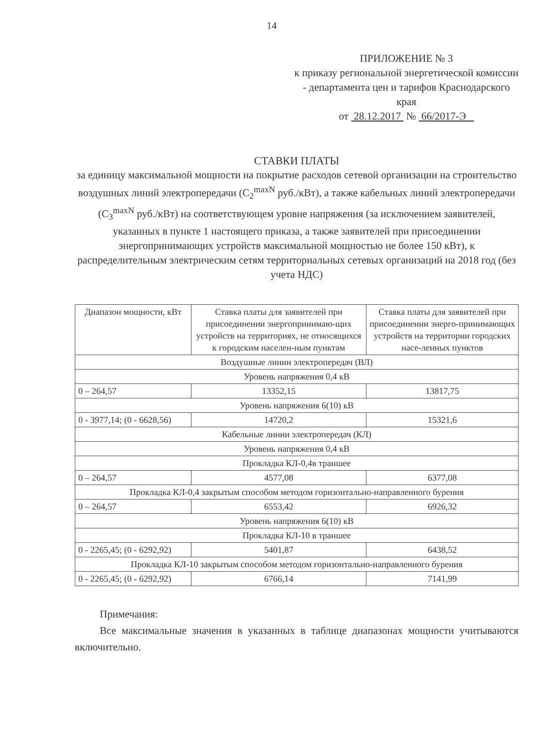14
ПРИЛОЖЕНИЕ № 3
к приказу региональной энергетической комиссии - департамента цен и тарифов Краснодарского края
от 28.12.2017 № 66/2017-Э
СТАВКИ ПЛАТЫ
за единицу максимальной мощности на покрытие расходов сетевой организации на строительство воздушных линий электропередачи (С<sub>2</sub><sup>maxN</sup> руб./кВт), а также кабельных линий электропередачи (С<sub>3</sub><sup>maxN</sup> руб./кВт) на соответствующем уровне напряжения (за исключением заявителей, указанных в пункте 1 настоящего приказа, а также заявителей при присоединении энергопринимающих устройств максимальной мощностью не более 150 кВт), к распределительным электрическим сетям территориальных сетевых организаций на 2018 год (без учета НДС)
| Диапазон мощности, кВт | Ставка платы для заявителей при присоединении энергопринимаю-щих устройств на территориях, не относящихся к городским населен-ным пунктам | Ставка платы для заявителей при присоединении энерго-принимающих устройств на территории городских насе-ленных пунктов |
| --- | --- | --- |
| Воздушные линии электропередач (ВЛ) | | |
| Уровень напряжения 0,4 кВ | | |
| 0 – 264,57 | 13352,15 | 13817,75 |
| Уровень напряжения 6(10) кВ | | |
| 0 - 3977,14; (0 - 6628,56) | 14720,2 | 15321,6 |
| Кабельные линии электропередач (КЛ) | | |
| Уровень напряжения 0,4 кВ | | |
| Прокладка КЛ-0,4в траншее | | |
| 0 – 264,57 | 4577,08 | 6377,08 |
| Прокладка КЛ-0,4 закрытым способом методом горизонтально-направленного бурения | | |
| 0 – 264,57 | 6553,42 | 6926,32 |
| Уровень напряжения 6(10) кВ | | |
| Прокладка КЛ-10 в траншее | | |
| 0 - 2265,45; (0 - 6292,92) | 5401,87 | 6438,52 |
| Прокладка КЛ-10 закрытым способом методом горизонтально-направленного бурения | | |
| 0 - 2265,45; (0 - 6292,92) | 6766,14 | 7141,99 |
Примечания:
Все максимальные значения в указанных в таблице диапазонах мощности учитываются включительно.